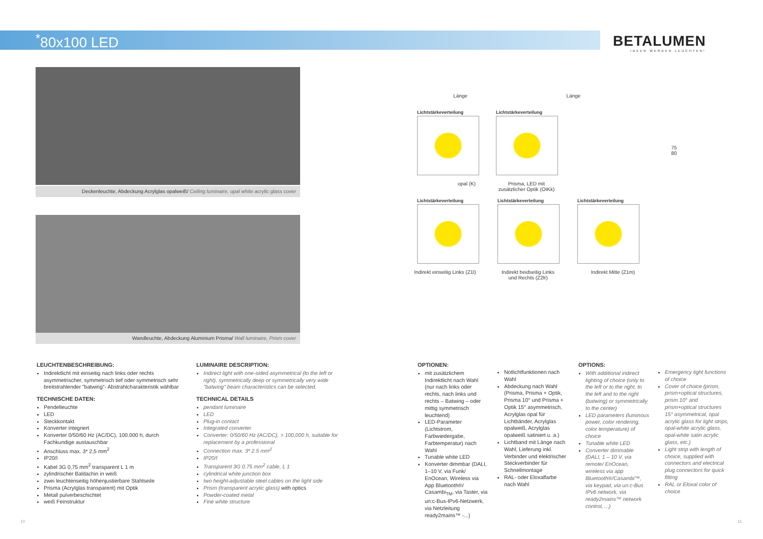<sup>*</sup> 80x100 LED
BETALUMEN
IDEEN WERDEN LEUCHTEN!
Deckenleuchte, Abdeckung Acrylglas opalweiß/ Ceiling luminaire, opal white acrylic glass cover
Wandleuchte, Abdeckung Aluminium Prisma/ Wall luminaire, Prism cover
Länge Länge
75
80
Lichtstärkeverteilung Lichtstärkeverteilung
opal (K)
Prisma, LED mit zusätzlicher Optik (OIKk)
Lichtstärkeverteilung Lichtstärkeverteilung Lichtstärkeverteilung
Indirekt einseitig Links (Z1l)
Indirekt beidseitig Links und Rechts (Z2lr)
Indirekt Mitte (Z1m)
LEUCHTENBESCHREIBUNG:
Indirektlicht mit einseitig nach links oder rechts asymmetrischer, symmetrisch tief oder symmetrisch sehr breitstrahlender "batwing"- Abstrahlcharakteristik wählbar
TECHNISCHE DATEN:
Pendelleuchte
LED
Steckkontakt
Konverter integriert
Konverter 0/50/60 Hz (AC/DC), 100.000 h, durch Fachkundige austauschbar
Anschluss max. 3* 2,5 mm<sup>2</sup>
IP20/I
Kabel 3G 0,75 mm<sup>2</sup> transparent L 1 m
zylindrischer Baldachin in weiß
zwei leuchtenseitig höhenjustierbare Stahlseile
Prisma (Acrylglas transparent) mit Optik
Metall pulverbeschichtet
weiß Feinstruktur
LUMINAIRE DESCRIPTION:
Indirect light with one-sided asymmetrical (to the left or right), symmetrically deep or symmetrically very wide "batwing" beam characteristics can be selected.
TECHNICAL DETAILS
pendant luminaire
LED
Plug-in contact
Integrated converter
Converter: 0/50/60 Hz (AC/DC), > 100,000 h, suitable for replacement by a professional
Connection max. 3* 2.5 mm<sup>2</sup>
IP20/I
Transparent 3G 0.75 mm<sup>2</sup> cable, L 1
cylindrical white junction box
two height-adjustable steel cables on the light side
Prism (transparent acrylic glass) with optics
Powder-coated metal
Fine white structure
OPTIONEN:
mit zusätzlichem Indirektlicht nach Wahl (nur nach links oder rechts, nach links und rechts – Batwing – oder mittig symmetrisch leuchtend)
LED-Parameter (Lichtstrom, Farbwiedergabe, Farbtemperatur) nach Wahl
Tunable white LED
Konverter dimmbar (DALI, 1–10 V, via Funk/ EnOcean, Wireless via App Bluetooth®/ Casambi<sub>TM</sub>, via Taster, via un:c-Bus-IPv6-Netzwerk, via Netzleitung ready2mains™ -...)
Notlichtfunktionen nach Wahl
Abdeckung nach Wahl (Prisma, Prisma + Optik, Prisma 10° und Prisma + Optik 15° asymmetrisch, Acrylglas opal für Lichtbänder, Acrylglas opalweiß, Acrylglas opalweiß satiniert u. a.)
Lichtband mit Länge nach Wahl, Lieferung inkl. Verbinder und elektrischer Steckverbinder für Schnellmontage
RAL- oder Eloxalfarbe nach Wahl
OPTIONS:
With additional indirect lighting of choice (only to the left or to the right, to the left and to the right (batwing) or symmetrically to the center)
LED parameters (luminous power, color rendering, color temperature) of choice
Tunable white LED
Converter dimmable (DALI, 1 – 10 V, via remote/ EnOcean, wireless via app Bluetooth®/Casambi™, via keypad, via un:c-Bus IPv6 network, via ready2mains™ network control, ...)
Emergency light functions of choice
Cover of choice (prism, prism+optical structures, prism 10° and prism+optical structures 15° asymmetrical, opal acrylic glass for light strips, opal-white acrylic glass, opal-white satin acrylic glass, etc.)
Light strip with length of choice, supplied with connectors and electrical plug connectors for quick fitting
RAL or Eloxal color of choice
10 11